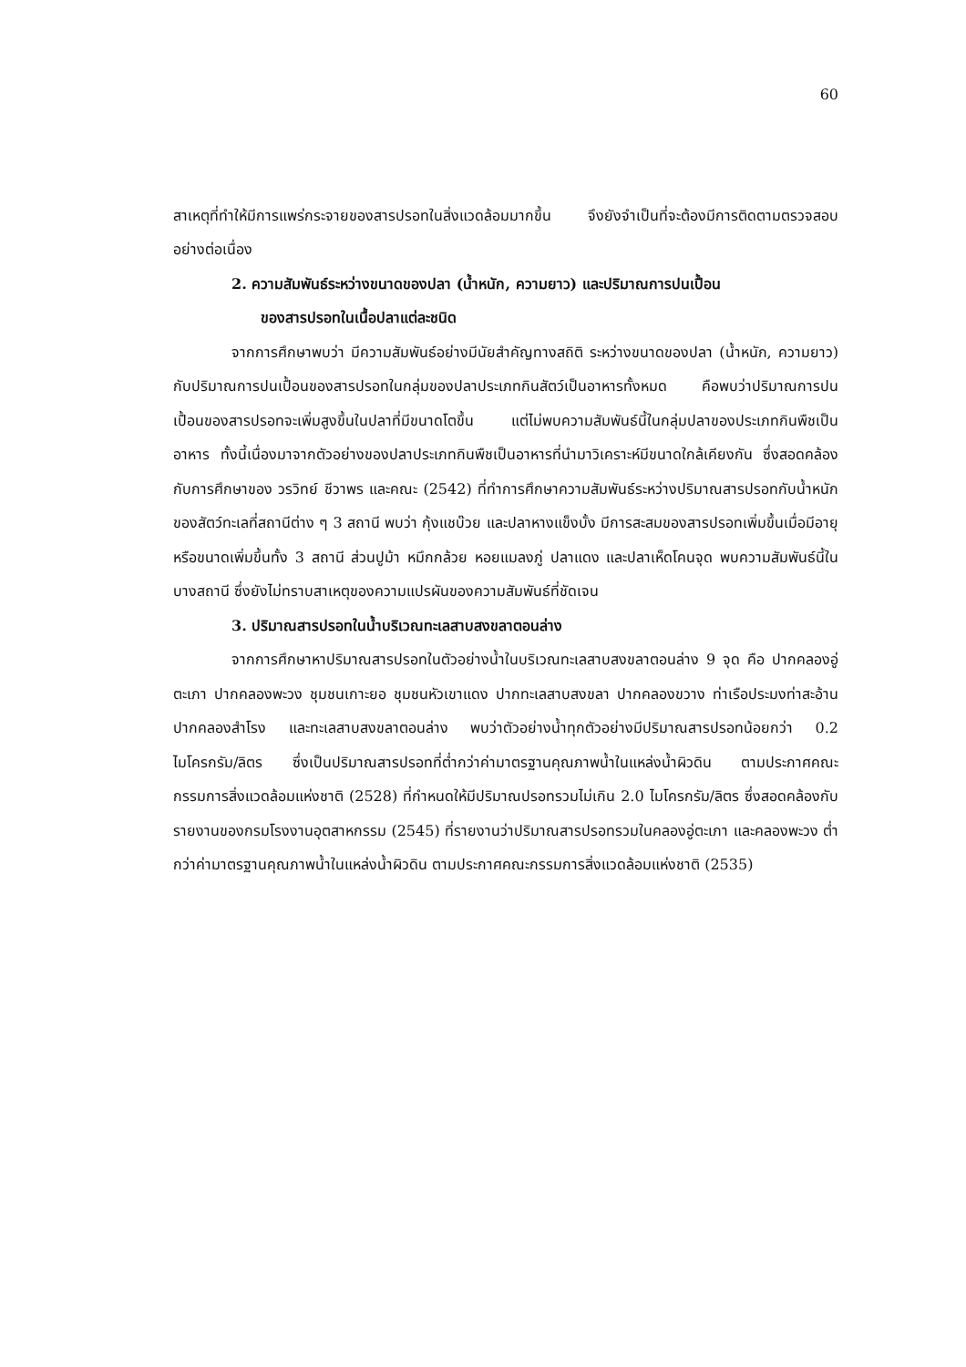60
สาเหตุที่ทำให้มีการแพร่กระจายของสารปรอทในสิ่งแวดล้อมมากขึ้น จึงยังจำเป็นที่จะต้องมีการติดตามตรวจสอบอย่างต่อเนื่อง
2. ความสัมพันธ์ระหว่างขนาดของปลา (น้ำหนัก, ความยาว) และปริมาณการปนเปื้อน
ของสารปรอทในเนื้อปลาแต่ละชนิด
จากการศึกษาพบว่า มีความสัมพันธ์อย่างมีนัยสำคัญทางสถิติ ระหว่างขนาดของปลา (น้ำหนัก, ความยาว) กับปริมาณการปนเปื้อนของสารปรอทในกลุ่มของปลาประเภทกินสัตว์เป็นอาหารทั้งหมด คือพบว่าปริมาณการปนเปื้อนของสารปรอทจะเพิ่มสูงขึ้นในปลาที่มีขนาดโตขึ้น แต่ไม่พบความสัมพันธ์นี้ในกลุ่มปลาของประเภทกินพืชเป็นอาหาร ทั้งนี้เนื่องมาจากตัวอย่างของปลาประเภทกินพืชเป็นอาหารที่นำมาวิเคราะห์มีขนาดใกล้เคียงกัน ซึ่งสอดคล้องกับการศึกษาของ วรวิทย์ ชีวาพร และคณะ (2542) ที่ทำการศึกษาความสัมพันธ์ระหว่างปริมาณสารปรอทกับน้ำหนักของสัตว์ทะเลที่สถานีต่าง ๆ 3 สถานี พบว่า กุ้งแชบ๊วย และปลาหางแข็งบั้ง มีการสะสมของสารปรอทเพิ่มขึ้นเมื่อมีอายุหรือขนาดเพิ่มขึ้นทั้ง 3 สถานี ส่วนปูม้า หมึกกล้วย หอยแมลงภู่ ปลาแดง และปลาเห็ดโคนจุด พบความสัมพันธ์นี้ในบางสถานี ซึ่งยังไม่ทราบสาเหตุของความแปรผันของความสัมพันธ์ที่ชัดเจน
3. ปริมาณสารปรอทในน้ำบริเวณทะเลสาบสงขลาตอนล่าง
จากการศึกษาหาปริมาณสารปรอทในตัวอย่างน้ำในบริเวณทะเลสาบสงขลาตอนล่าง 9 จุด คือ ปากคลองอู่ตะเภา ปากคลองพะวง ชุมชนเกาะยอ ชุมชนหัวเขาแดง ปากทะเลสาบสงขลา ปากคลองขวาง ท่าเรือประมงท่าสะอ้าน ปากคลองสำโรง และทะเลสาบสงขลาตอนล่าง พบว่าตัวอย่างน้ำทุกตัวอย่างมีปริมาณสารปรอทน้อยกว่า 0.2 ไมโครกรัม/ลิตร ซึ่งเป็นปริมาณสารปรอทที่ต่ำกว่าค่ามาตรฐานคุณภาพน้ำในแหล่งน้ำผิวดิน ตามประกาศคณะกรรมการสิ่งแวดล้อมแห่งชาติ (2528) ที่กำหนดให้มีปริมาณปรอทรวมไม่เกิน 2.0 ไมโครกรัม/ลิตร ซึ่งสอดคล้องกับรายงานของกรมโรงงานอุตสาหกรรม (2545) ที่รายงานว่าปริมาณสารปรอทรวมในคลองอู่ตะเภา และคลองพะวง ต่ำกว่าค่ามาตรฐานคุณภาพน้ำในแหล่งน้ำผิวดิน ตามประกาศคณะกรรมการสิ่งแวดล้อมแห่งชาติ (2535)